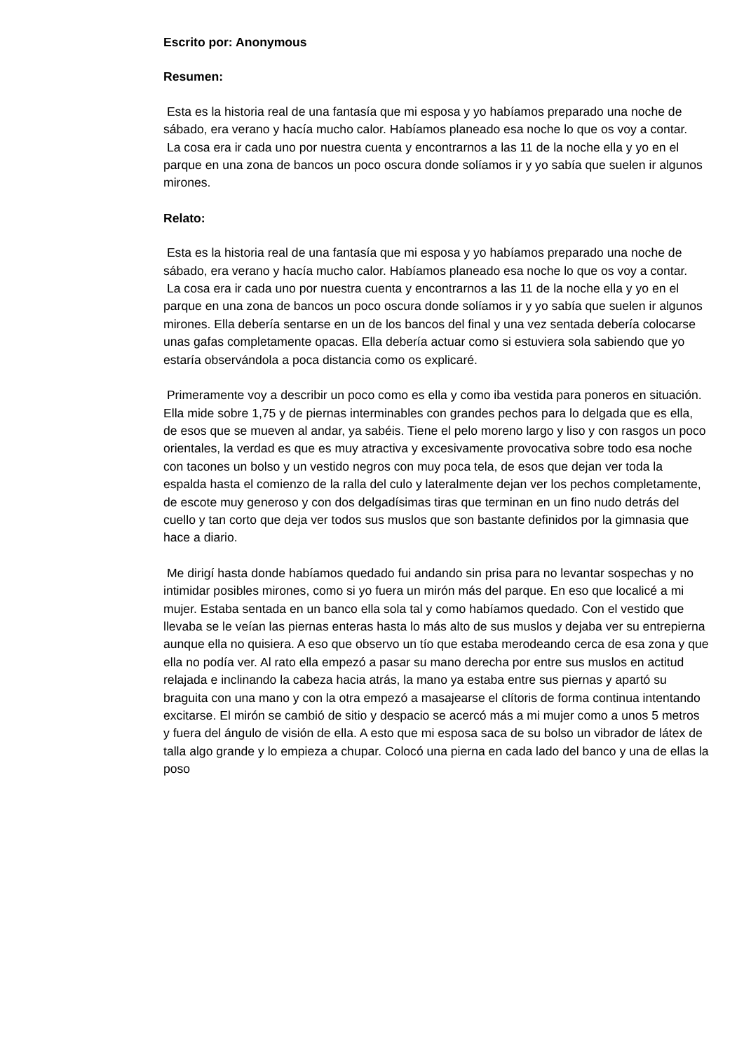Escrito por: Anonymous
Resumen:
Esta es la historia real de una fantasía que mi esposa y yo habíamos preparado una noche de sábado, era verano y hacía mucho calor. Habíamos planeado esa noche lo que os voy a contar.
La cosa era ir cada uno por nuestra cuenta y encontrarnos a las 11 de la noche ella y yo en el parque en una zona de bancos un poco oscura donde solíamos ir y yo sabía que suelen ir algunos mirones.
Relato:
Esta es la historia real de una fantasía que mi esposa y yo habíamos preparado una noche de sábado, era verano y hacía mucho calor. Habíamos planeado esa noche lo que os voy a contar.
La cosa era ir cada uno por nuestra cuenta y encontrarnos a las 11 de la noche ella y yo en el parque en una zona de bancos un poco oscura donde solíamos ir y yo sabía que suelen ir algunos mirones. Ella debería sentarse en un de los bancos del final y una vez sentada debería colocarse unas gafas completamente opacas. Ella debería actuar como si estuviera sola sabiendo que yo estaría observándola a poca distancia como os explicaré.
Primeramente voy a describir un poco como es ella y como iba vestida para poneros en situación. Ella mide sobre 1,75 y de piernas interminables con grandes pechos para lo delgada que es ella, de esos que se mueven al andar, ya sabéis. Tiene el pelo moreno largo y liso y con rasgos un poco orientales, la verdad es que es muy atractiva y excesivamente provocativa sobre todo esa noche con tacones un bolso y un vestido negros con muy poca tela, de esos que dejan ver toda la espalda hasta el comienzo de la ralla del culo y lateralmente dejan ver los pechos completamente, de escote muy generoso y con dos delgadísimas tiras que terminan en un fino nudo detrás del cuello y tan corto que deja ver todos sus muslos que son bastante definidos por la gimnasia que hace a diario.
Me dirigí hasta donde habíamos quedado fui andando sin prisa para no levantar sospechas y no intimidar posibles mirones, como si yo fuera un mirón más del parque. En eso que localicé a mi mujer. Estaba sentada en un banco ella sola tal y como habíamos quedado. Con el vestido que llevaba se le veían las piernas enteras hasta lo más alto de sus muslos y dejaba ver su entrepierna aunque ella no quisiera. A eso que observo un tío que estaba merodeando cerca de esa zona y que ella no podía ver. Al rato ella empezó a pasar su mano derecha por entre sus muslos en actitud relajada e inclinando la cabeza hacia atrás, la mano ya estaba entre sus piernas y apartó su braguita con una mano y con la otra empezó a masajearse el clítoris de forma continua intentando excitarse. El mirón se cambió de sitio y despacio se acercó más a mi mujer como a unos 5 metros y fuera del ángulo de visión de ella. A esto que mi esposa saca de su bolso un vibrador de látex de talla algo grande y lo empieza a chupar. Colocó una pierna en cada lado del banco y una de ellas la poso